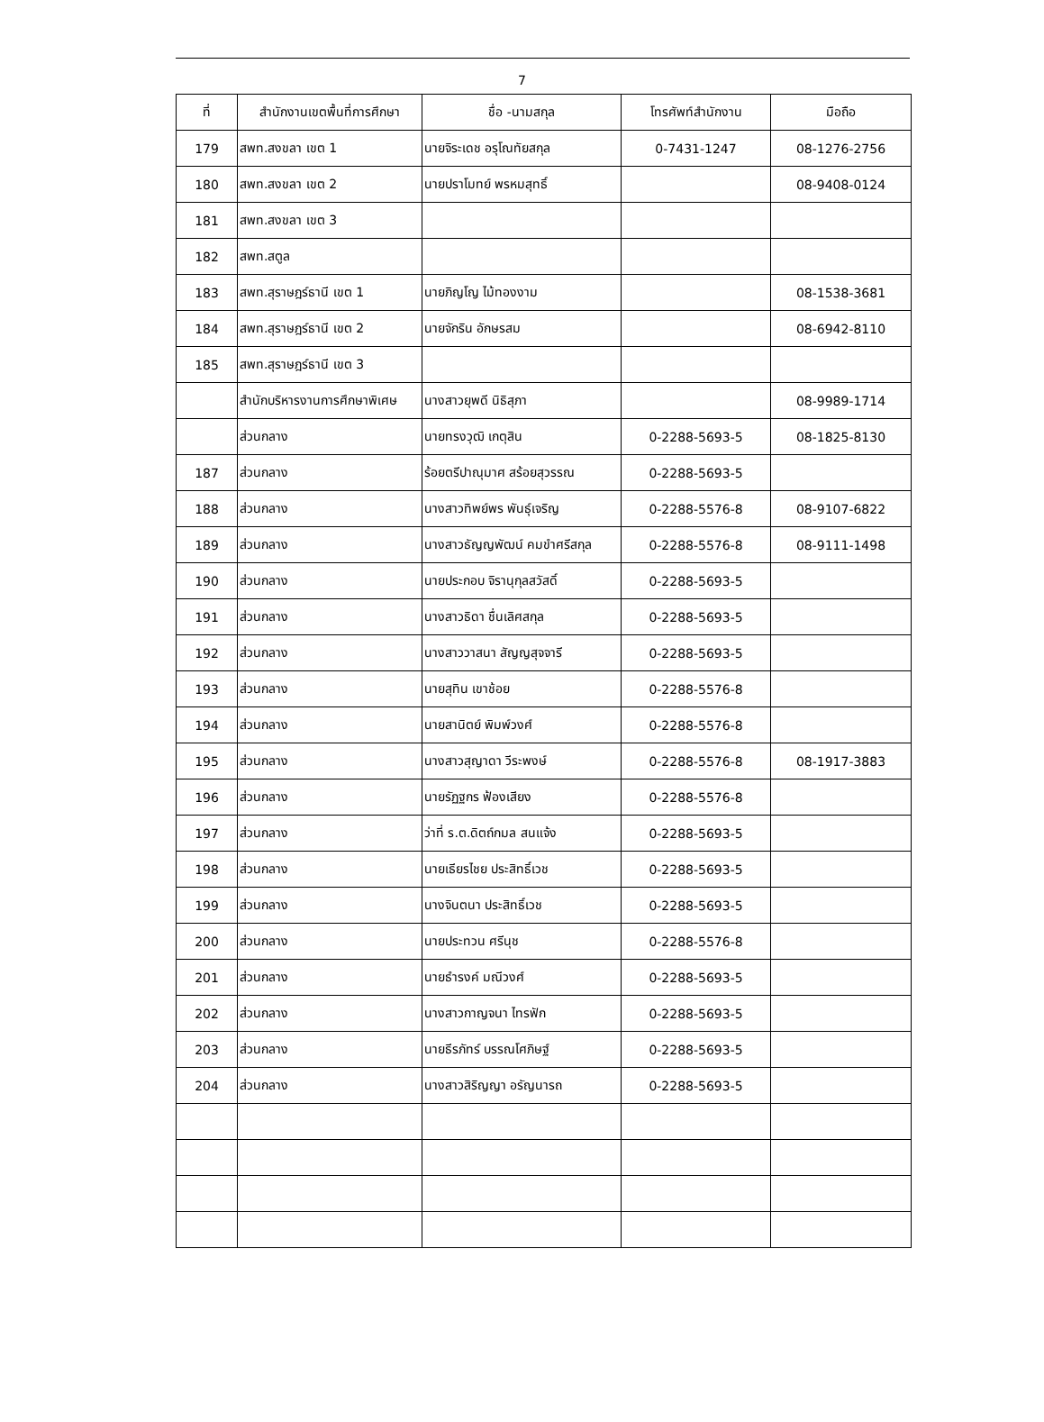7
| ที่ | สำนักงานเขตพื้นที่การศึกษา | ชื่อ -นามสกุล | โทรศัพท์สำนักงาน | มือถือ |
| --- | --- | --- | --- | --- |
| 179 | สพท.สงขลา เขต 1 | นายจิระเดช อรุโณทัยสกุล | 0-7431-1247 | 08-1276-2756 |
| 180 | สพท.สงขลา เขต 2 | นายปราโมทย์ พรหมสุทธิ์ | | 08-9408-0124 |
| 181 | สพท.สงขลา เขต 3 | | | |
| 182 | สพท.สตูล | | | |
| 183 | สพท.สุราษฎร์ธานี เขต 1 | นายภิญโญ ไม้ทองงาม | | 08-1538-3681 |
| 184 | สพท.สุราษฎร์ธานี เขต 2 | นายจักริน อักษรสม | | 08-6942-8110 |
| 185 | สพท.สุราษฎร์ธานี เขต 3 | | | |
| | สำนักบริหารงานการศึกษาพิเศษ | นางสาวยุพดี นิธิสุภา | | 08-9989-1714 |
| | ส่วนกลาง | นายทรงวุฒิ เกตุสิน | 0-2288-5693-5 | 08-1825-8130 |
| 187 | ส่วนกลาง | ร้อยตรีปาณุมาศ สร้อยสุวรรณ | 0-2288-5693-5 | |
| 188 | ส่วนกลาง | นางสาวทิพย์พร พันธุ์เจริญ | 0-2288-5576-8 | 08-9107-6822 |
| 189 | ส่วนกลาง | นางสาวธัญญพัฒน์ คมขำศรีสกุล | 0-2288-5576-8 | 08-9111-1498 |
| 190 | ส่วนกลาง | นายประกอบ จิรานุกุลสวัสดิ์ | 0-2288-5693-5 | |
| 191 | ส่วนกลาง | นางสาวธิดา ชื่นเลิศสกุล | 0-2288-5693-5 | |
| 192 | ส่วนกลาง | นางสาววาสนา สัญญสุจจารี | 0-2288-5693-5 | |
| 193 | ส่วนกลาง | นายสุทิน เขาช้อย | 0-2288-5576-8 | |
| 194 | ส่วนกลาง | นายสานิตย์ พิมพ์วงศ์ | 0-2288-5576-8 | |
| 195 | ส่วนกลาง | นางสาวสุญาดา วีระพงษ์ | 0-2288-5576-8 | 08-1917-3883 |
| 196 | ส่วนกลาง | นายรัฏฐกร ฟ้องเสียง | 0-2288-5576-8 | |
| 197 | ส่วนกลาง | ว่าที่ ร.ต.ดิตถ์กมล สนแจ้ง | 0-2288-5693-5 | |
| 198 | ส่วนกลาง | นายเธียรไชย ประสิทธิ์เวช | 0-2288-5693-5 | |
| 199 | ส่วนกลาง | นางจินตนา ประสิทธิ์เวช | 0-2288-5693-5 | |
| 200 | ส่วนกลาง | นายประทวน ศรีนุช | 0-2288-5576-8 | |
| 201 | ส่วนกลาง | นายธำรงค์ มณีวงศ์ | 0-2288-5693-5 | |
| 202 | ส่วนกลาง | นางสาวกาญจนา ไทรฟัก | 0-2288-5693-5 | |
| 203 | ส่วนกลาง | นายธีรภัทร์ บรรณโศภิษฐ์ | 0-2288-5693-5 | |
| 204 | ส่วนกลาง | นางสาวสิริญญา อรัญนารถ | 0-2288-5693-5 | |